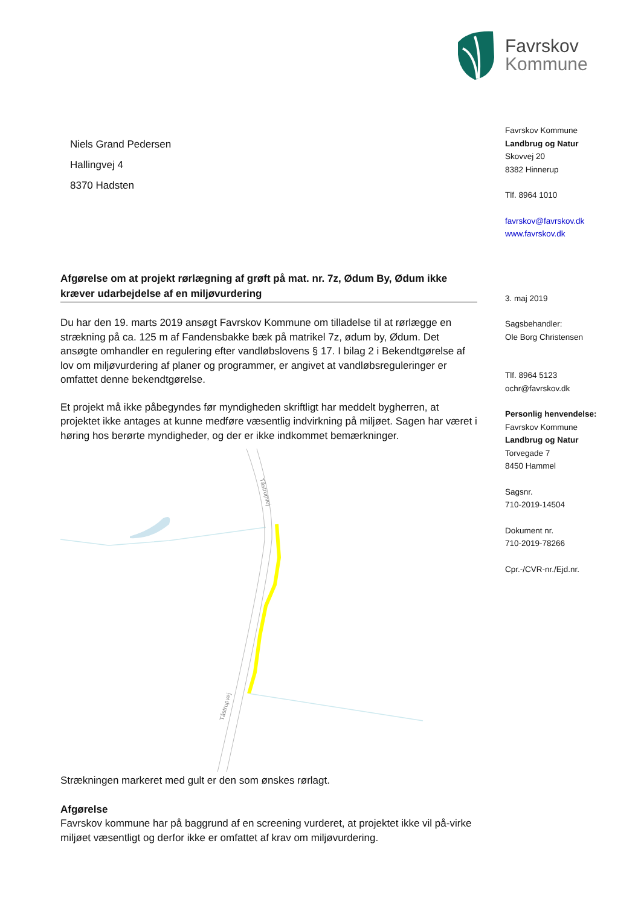Favrskov
Kommune
Niels Grand Pedersen
Hallingvej 4
8370 Hadsten
Afgørelse om at projekt rørlægning af grøft på mat. nr. 7z, Ødum By, Ødum ikke kræver udarbejdelse af en miljøvurdering
Du har den 19. marts 2019 ansøgt Favrskov Kommune om tilladelse til at rørlægge en strækning på ca. 125 m af Fandensbakke bæk på matrikel 7z, ødum by, Ødum. Det ansøgte omhandler en regulering efter vandløbslovens § 17. I bilag 2 i Bekendtgørelse af lov om miljøvurdering af planer og programmer, er angivet at vandløbsreguleringer er omfattet denne bekendtgørelse.
Et projekt må ikke påbegyndes før myndigheden skriftligt har meddelt bygherren, at projektet ikke antages at kunne medføre væsentlig indvirkning på miljøet. Sagen har været i høring hos berørte myndigheder, og der er ikke indkommet bemærkninger.
Tåstrupvej
Tåstrupvej
Strækningen markeret med gult er den som ønskes rørlagt.
Afgørelse
Favrskov kommune har på baggrund af en screening vurderet, at projektet ikke vil på-virke miljøet væsentligt og derfor ikke er omfattet af krav om miljøvurdering.
Favrskov Kommune
Landbrug og Natur
Skovvej 20
8382 Hinnerup
Tlf. 8964 1010
favrskov@favrskov.dk
www.favrskov.dk
3. maj 2019
Sagsbehandler:
Ole Borg Christensen
Tlf. 8964 5123
ochr@favrskov.dk
Personlig henvendelse:
Favrskov Kommune
Landbrug og Natur
Torvegade 7
8450 Hammel
Sagsnr.
710-2019-14504
Dokument nr.
710-2019-78266
Cpr.-/CVR-nr./Ejd.nr.